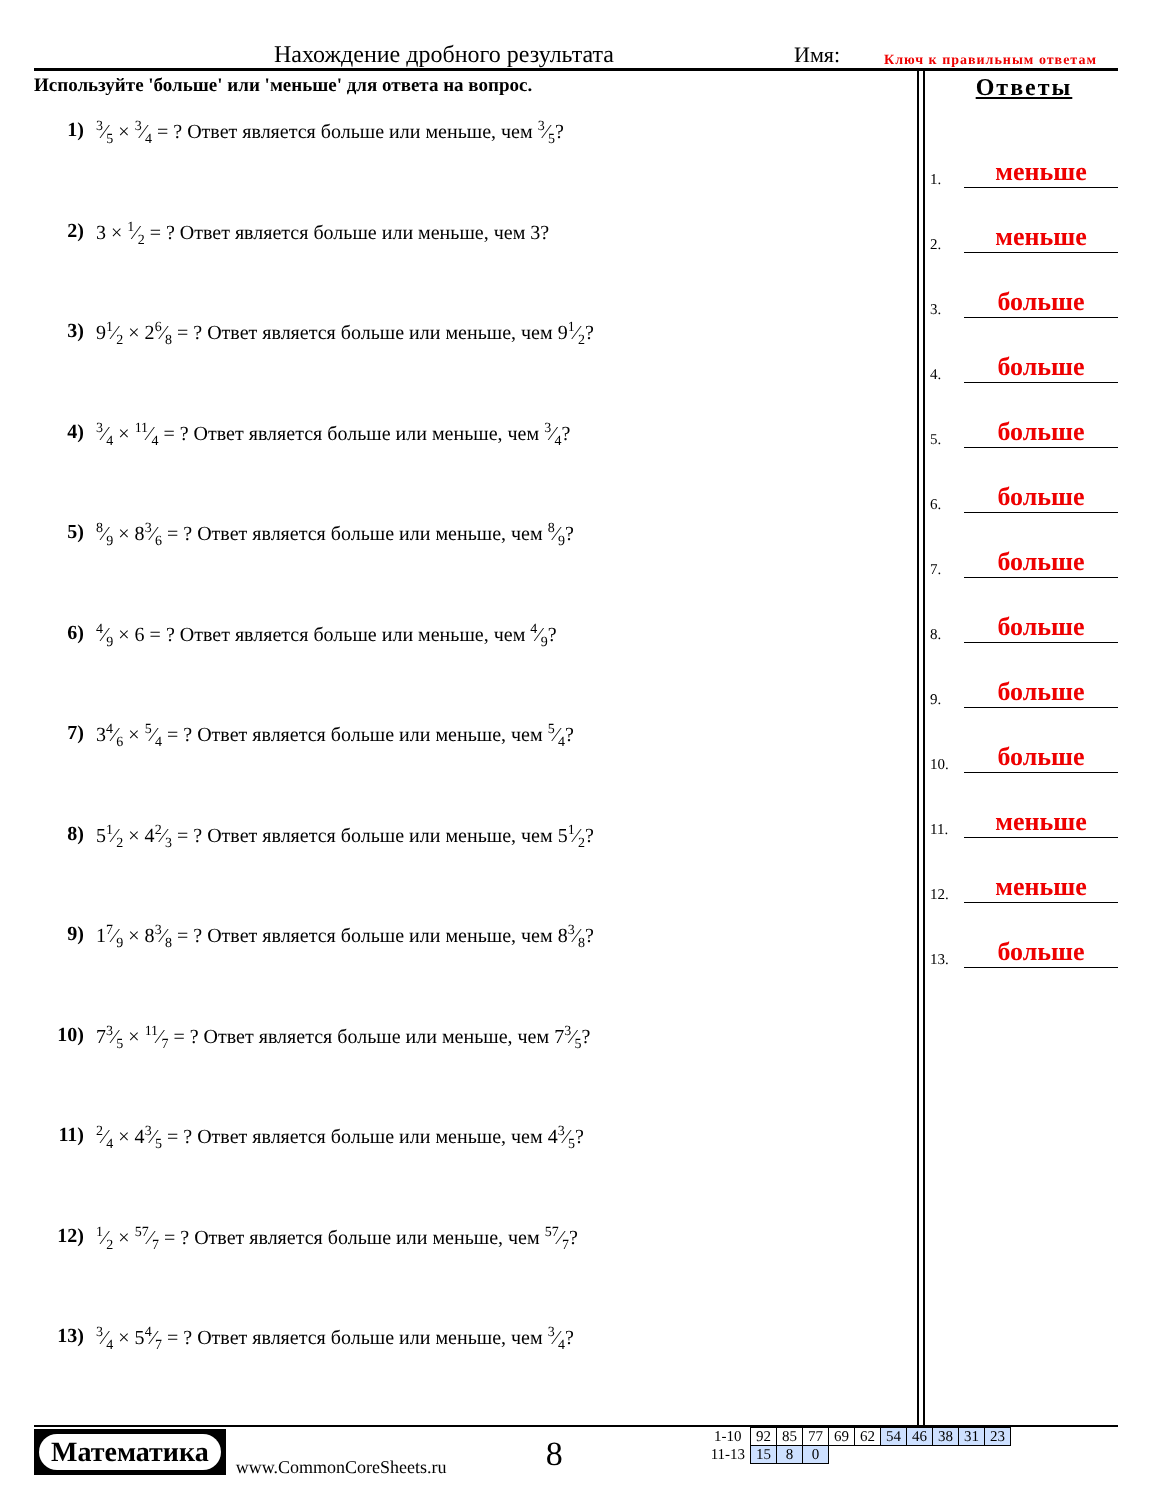Нахождение дробного результата Имя: Ключ к правильным ответам
Используйте 'больше' или 'меньше' для ответа на вопрос.
1) 3⁄5 × 3⁄4 = ? Ответ является больше или меньше, чем 3⁄5?
2) 3 × 1⁄2 = ? Ответ является больше или меньше, чем 3?
3) 91⁄2 × 26⁄8 = ? Ответ является больше или меньше, чем 91⁄2?
4) 3⁄4 × 11⁄4 = ? Ответ является больше или меньше, чем 3⁄4?
5) 8⁄9 × 83⁄6 = ? Ответ является больше или меньше, чем 8⁄9?
6) 4⁄9 × 6 = ? Ответ является больше или меньше, чем 4⁄9?
7) 34⁄6 × 5⁄4 = ? Ответ является больше или меньше, чем 5⁄4?
8) 51⁄2 × 42⁄3 = ? Ответ является больше или меньше, чем 51⁄2?
9) 17⁄9 × 83⁄8 = ? Ответ является больше или меньше, чем 83⁄8?
10) 73⁄5 × 11⁄7 = ? Ответ является больше или меньше, чем 73⁄5?
11) 2⁄4 × 43⁄5 = ? Ответ является больше или меньше, чем 43⁄5?
12) 1⁄2 × 57⁄7 = ? Ответ является больше или меньше, чем 57⁄7?
13) 3⁄4 × 54⁄7 = ? Ответ является больше или меньше, чем 3⁄4?
Ответы
1. меньше
2. меньше
3. больше
4. больше
5. больше
6. больше
7. больше
8. больше
9. больше
10. больше
11. меньше
12. меньше
13. больше
Математика
www.CommonCoreSheets.ru
8
| 1-10 | 92 | 85 | 77 | 69 | 62 | 54 | 46 | 38 | 31 | 23 |
| 11-13 | 15 | 8 | 0 | | | | | | | |